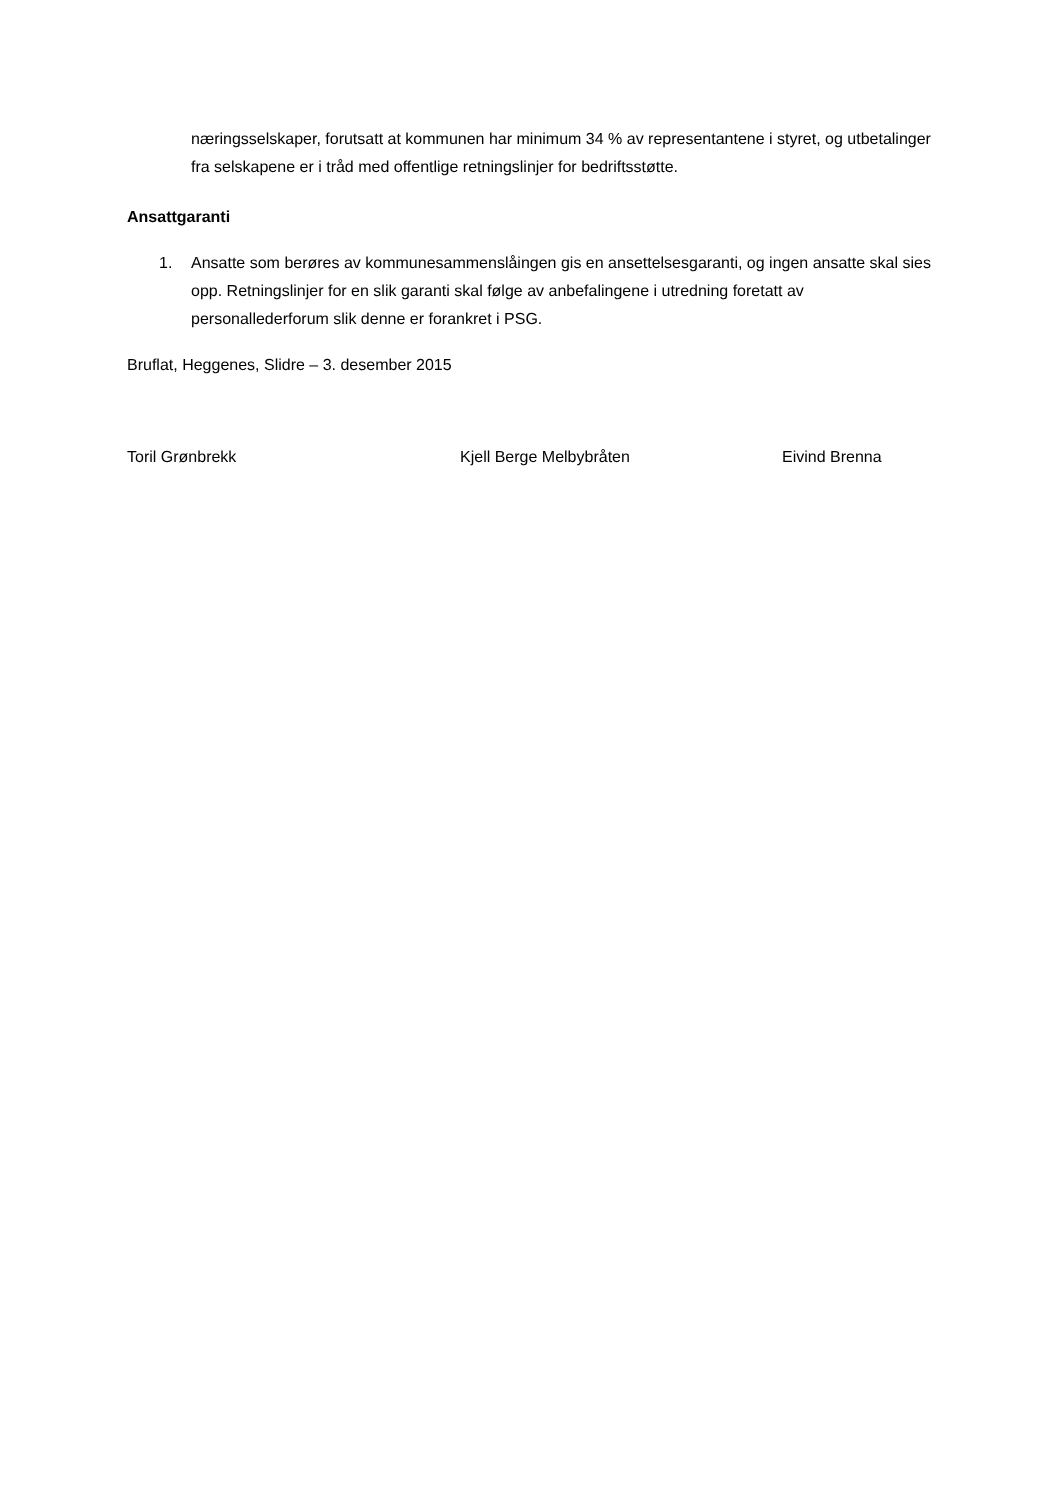næringsselskaper, forutsatt at kommunen har minimum 34 % av representantene i styret, og utbetalinger fra selskapene er i tråd med offentlige retningslinjer for bedriftsstøtte.
Ansattgaranti
1. Ansatte som berøres av kommunesammenslåingen gis en ansettelsesgaranti, og ingen ansatte skal sies opp. Retningslinjer for en slik garanti skal følge av anbefalingene i utredning foretatt av personallederforum slik denne er forankret i PSG.
Bruflat, Heggenes, Slidre – 3. desember 2015
Toril Grønbrekk Kjell Berge Melbybråten Eivind Brenna